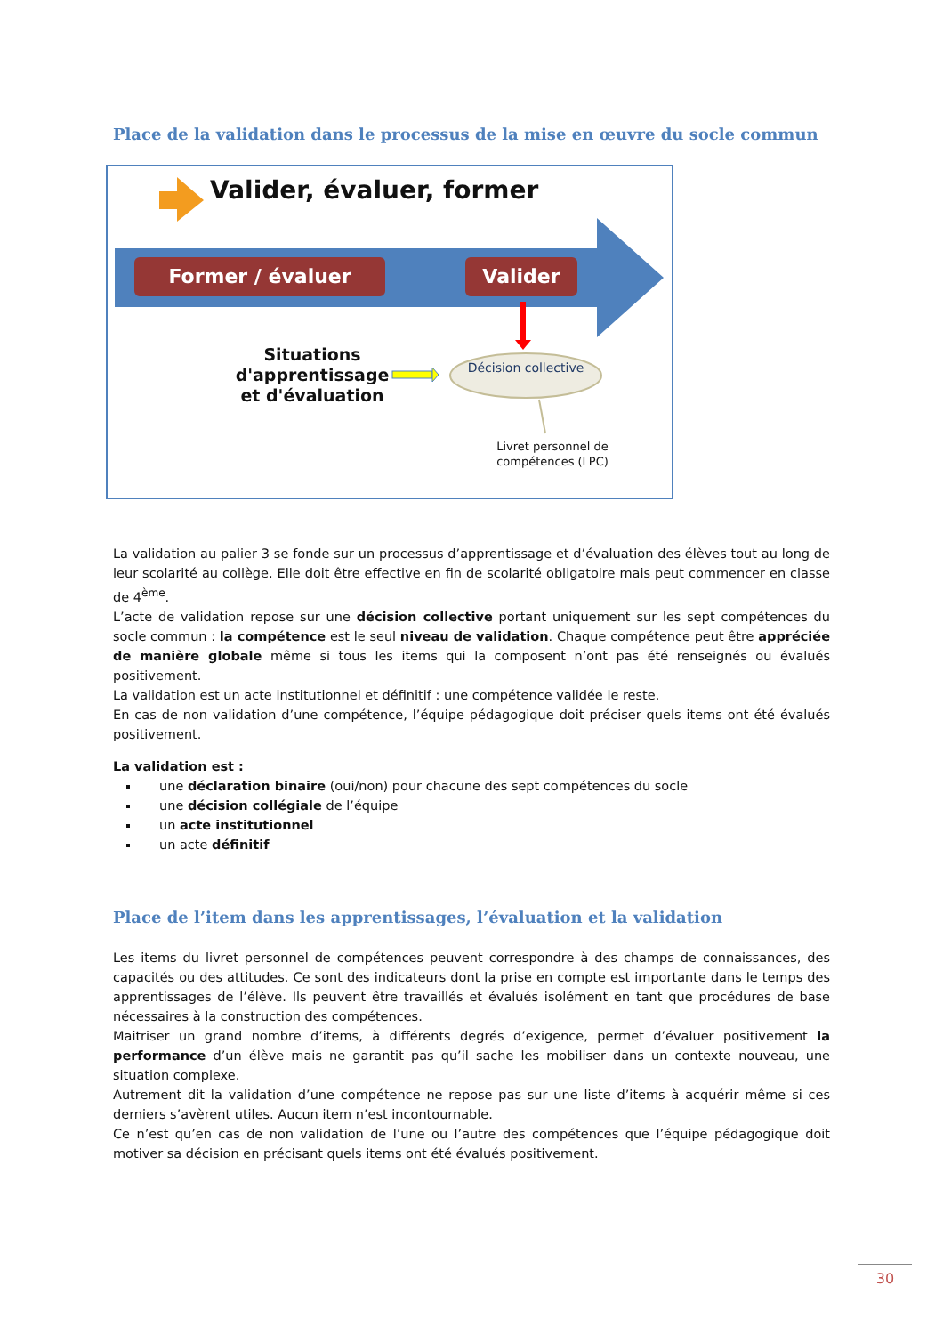Place de la validation dans le processus de la mise en œuvre du socle commun
Valider, évaluer, former
Former / évaluer Valider
Situations d'apprentissage et d'évaluation
Décision collective
Livret personnel de compétences (LPC)
La validation au palier 3 se fonde sur un processus d’apprentissage et d’évaluation des élèves tout au long de leur scolarité au collège. Elle doit être effective en fin de scolarité obligatoire mais peut commencer en classe de 4<sup>ème</sup>.
L’acte de validation repose sur une décision collective portant uniquement sur les sept compétences du socle commun : la compétence est le seul niveau de validation. Chaque compétence peut être appréciée de manière globale même si tous les items qui la composent n’ont pas été renseignés ou évalués positivement.
La validation est un acte institutionnel et définitif : une compétence validée le reste.
En cas de non validation d’une compétence, l’équipe pédagogique doit préciser quels items ont été évalués positivement.
La validation est :
une déclaration binaire (oui/non) pour chacune des sept compétences du socle
une décision collégiale de l’équipe
un acte institutionnel
un acte définitif
Place de l’item dans les apprentissages, l’évaluation et la validation
Les items du livret personnel de compétences peuvent correspondre à des champs de connaissances, des capacités ou des attitudes. Ce sont des indicateurs dont la prise en compte est importante dans le temps des apprentissages de l’élève. Ils peuvent être travaillés et évalués isolément en tant que procédures de base nécessaires à la construction des compétences.
Maitriser un grand nombre d’items, à différents degrés d’exigence, permet d’évaluer positivement la performance d’un élève mais ne garantit pas qu’il sache les mobiliser dans un contexte nouveau, une situation complexe.
Autrement dit la validation d’une compétence ne repose pas sur une liste d’items à acquérir même si ces derniers s’avèrent utiles. Aucun item n’est incontournable.
Ce n’est qu’en cas de non validation de l’une ou l’autre des compétences que l’équipe pédagogique doit motiver sa décision en précisant quels items ont été évalués positivement.
30